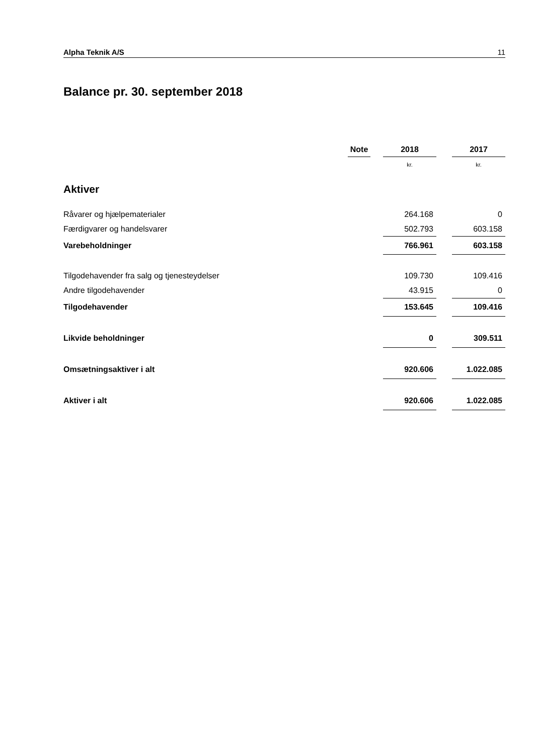Alpha Teknik A/S 11
Balance pr. 30. september 2018
| | Note | | 2018 | | 2017 |
| --- | --- | --- | --- | --- | --- |
| | | | kr. | | kr. |
| Aktiver | | | | | |
| Råvarer og hjælpematerialer | | | 264.168 | | 0 |
| Færdigvarer og handelsvarer | | | 502.793 | | 603.158 |
| Varebeholdninger | | | 766.961 | | 603.158 |
| Tilgodehavender fra salg og tjenesteydelser | | | 109.730 | | 109.416 |
| Andre tilgodehavender | | | 43.915 | | 0 |
| Tilgodehavender | | | 153.645 | | 109.416 |
| Likvide beholdninger | | | 0 | | 309.511 |
| Omsætningsaktiver i alt | | | 920.606 | | 1.022.085 |
| Aktiver i alt | | | 920.606 | | 1.022.085 |